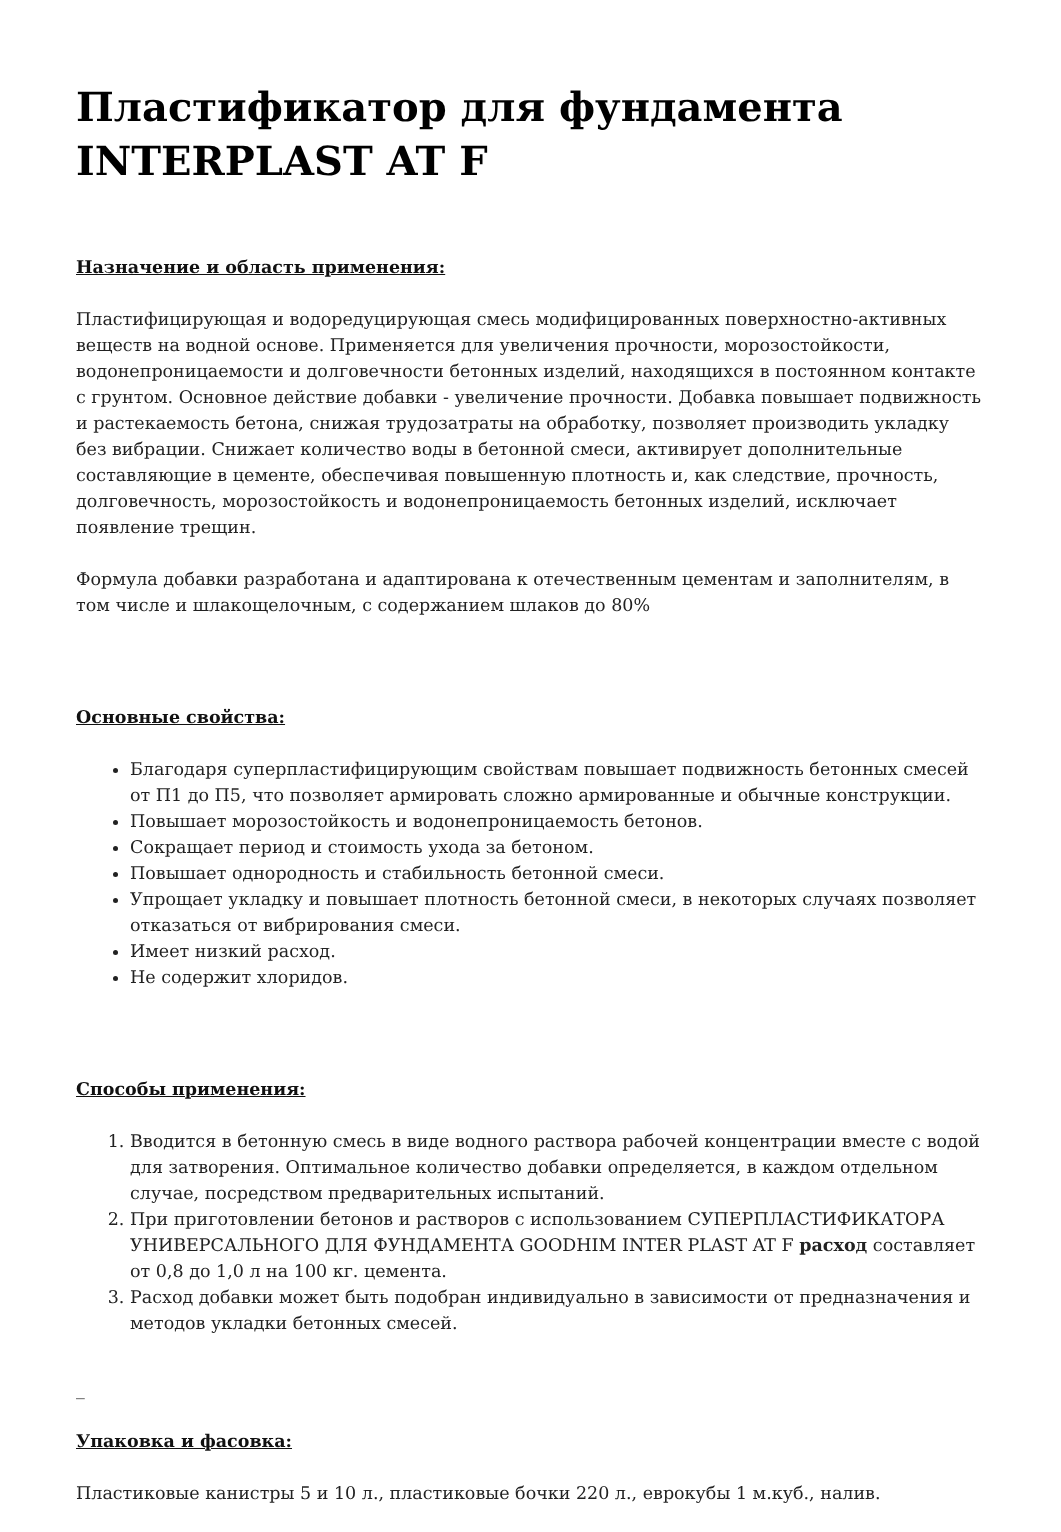Пластификатор для фундамента INTERPLAST AT F
Назначение и область применения:
Пластифицирующая и водоредуцирующая смесь модифицированных поверхностно-активных веществ на водной основе. Применяется для увеличения прочности, морозостойкости, водонепроницаемости и долговечности бетонных изделий, находящихся в постоянном контакте с грунтом. Основное действие добавки - увеличение прочности. Добавка повышает подвижность и растекаемость бетона, снижая трудозатраты на обработку, позволяет производить укладку без вибрации. Снижает количество воды в бетонной смеси, активирует дополнительные составляющие в цементе, обеспечивая повышенную плотность и, как следствие, прочность, долговечность, морозостойкость и водонепроницаемость бетонных изделий, исключает появление трещин.
Формула добавки разработана и адаптирована к отечественным цементам и заполнителям, в том числе и шлакощелочным, с содержанием шлаков до 80%
Основные свойства:
Благодаря суперпластифицирующим свойствам повышает подвижность бетонных смесей от П1 до П5, что позволяет армировать сложно армированные и обычные конструкции.
Повышает морозостойкость и водонепроницаемость бетонов.
Сокращает период и стоимость ухода за бетоном.
Повышает однородность и стабильность бетонной смеси.
Упрощает укладку и повышает плотность бетонной смеси, в некоторых случаях позволяет отказаться от вибрирования смеси.
Имеет низкий расход.
Не содержит хлоридов.
Способы применения:
1. Вводится в бетонную смесь в виде водного раствора рабочей концентрации вместе с водой для затворения. Оптимальное количество добавки определяется, в каждом отдельном случае, посредством предварительных испытаний.
2. При приготовлении бетонов и растворов с использованием СУПЕРПЛАСТИФИКАТОРА УНИВЕРСАЛЬНОГО ДЛЯ ФУНДАМЕНТА GOODHIM INTER PLAST AT F расход составляет от 0,8 до 1,0 л на 100 кг. цемента.
3. Расход добавки может быть подобран индивидуально в зависимости от предназначения и методов укладки бетонных смесей.
_
Упаковка и фасовка:
Пластиковые канистры 5 и 10 л., пластиковые бочки 220 л., еврокубы 1 м.куб., налив.